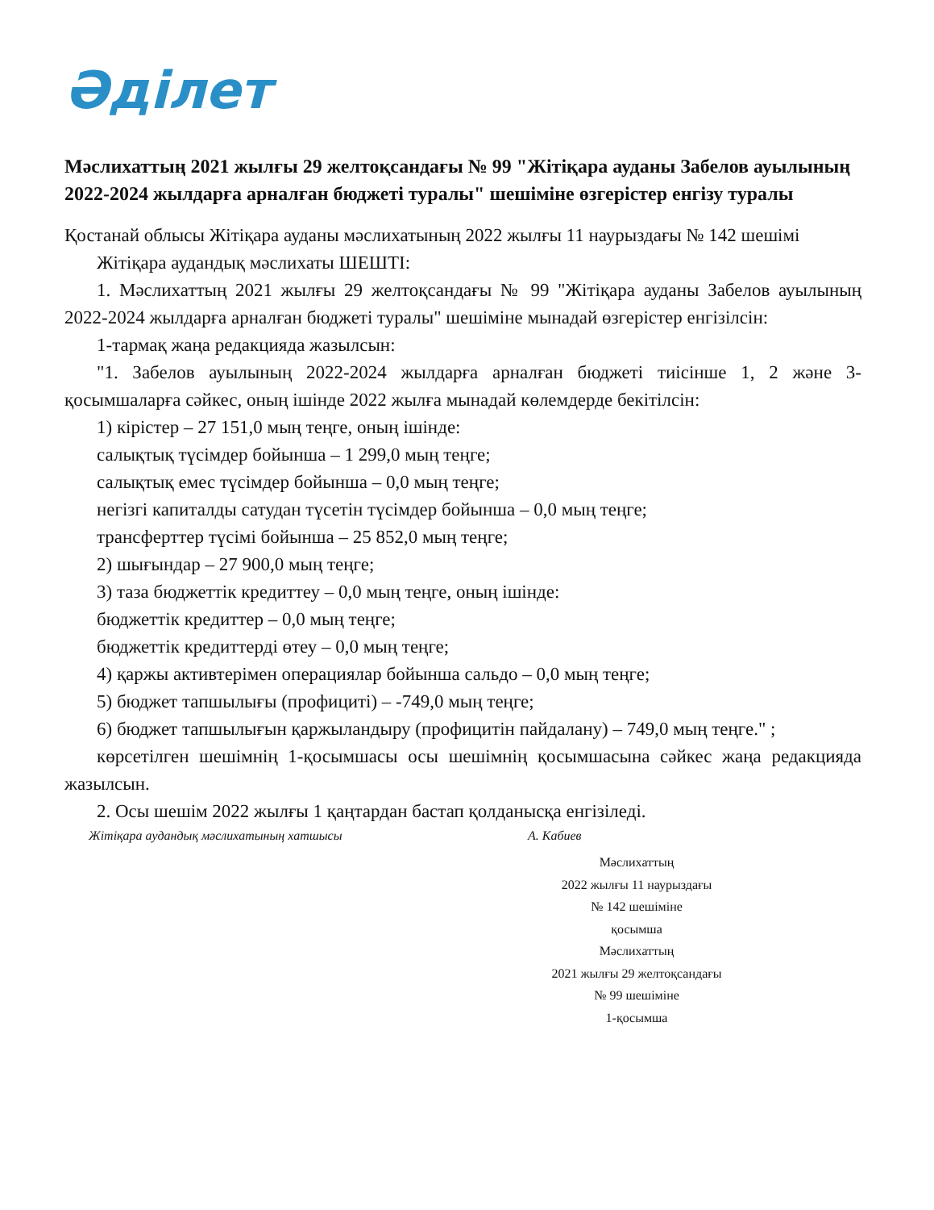Әділет
Мәслихаттың 2021 жылғы 29 желтоқсандағы № 99 "Жітіқара ауданы Забелов ауылының 2022-2024 жылдарға арналған бюджеті туралы" шешіміне өзгерістер енгізу туралы
Қостанай облысы Жітіқара ауданы мәслихатының 2022 жылғы 11 наурыздағы № 142 шешімі
Жітіқара аудандық мәслихаты ШЕШТІ:
1. Мәслихаттың 2021 жылғы 29 желтоқсандағы № 99 "Жітіқара ауданы Забелов ауылының 2022-2024 жылдарға арналған бюджеті туралы" шешіміне мынадай өзгерістер енгізілсін:
1-тармақ жаңа редакцияда жазылсын:
"1. Забелов ауылының 2022-2024 жылдарға арналған бюджеті тиісінше 1, 2 және 3-қосымшаларға сәйкес, оның ішінде 2022 жылға мынадай көлемдерде бекітілсін:
1) кірістер – 27 151,0 мың теңге, оның ішінде:
салықтық түсімдер бойынша – 1 299,0 мың теңге;
салықтық емес түсімдер бойынша – 0,0 мың теңге;
негізгі капиталды сатудан түсетін түсімдер бойынша – 0,0 мың теңге;
трансферттер түсімі бойынша – 25 852,0 мың теңге;
2) шығындар – 27 900,0 мың теңге;
3) таза бюджеттік кредиттеу – 0,0 мың теңге, оның ішінде:
бюджеттік кредиттер – 0,0 мың теңге;
бюджеттік кредиттерді өтеу – 0,0 мың теңге;
4) қаржы активтерімен операциялар бойынша сальдо – 0,0 мың теңге;
5) бюджет тапшылығы (профициті) – -749,0 мың теңге;
6) бюджет тапшылығын қаржыландыру (профицитін пайдалану) – 749,0 мың теңге." ;
көрсетілген шешімнің 1-қосымшасы осы шешімнің қосымшасына сәйкес жаңа редакцияда жазылсын.
2. Осы шешім 2022 жылғы 1 қаңтардан бастап қолданысқа енгізіледі.
Жітіқара аудандық мәслихатының хатшысы А. Кабиев
Мәслихаттың
2022 жылғы 11 наурыздағы
№ 142 шешіміне
қосымша
Мәслихаттың
2021 жылғы 29 желтоқсандағы
№ 99 шешіміне
1-қосымша